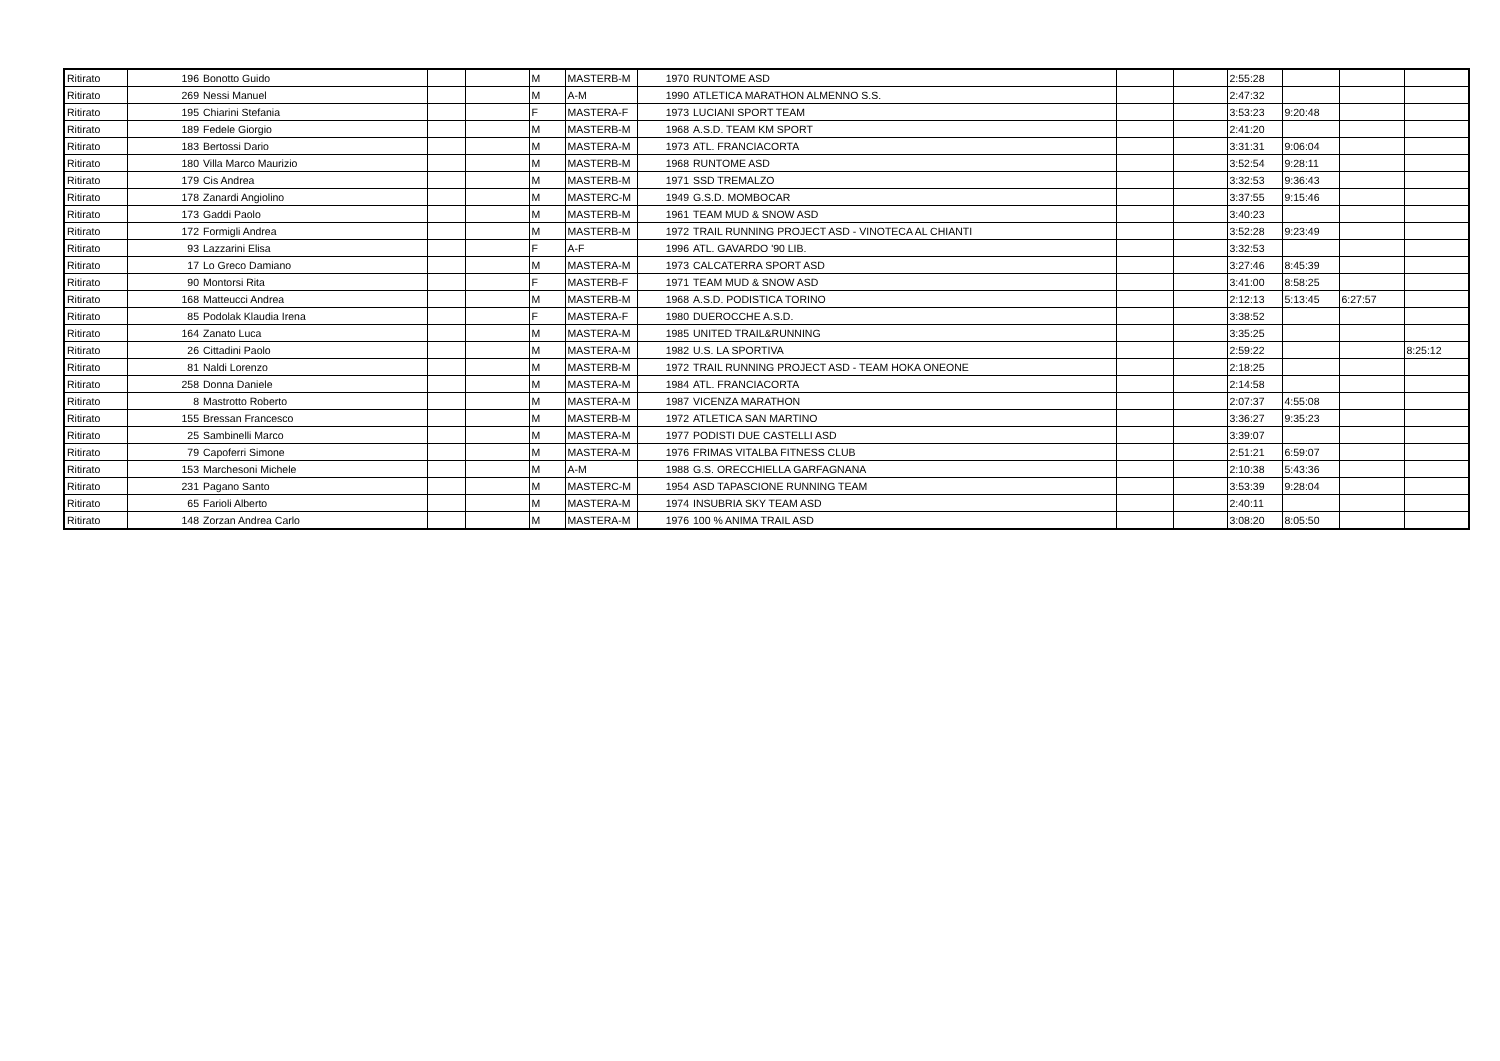| Ritirato | 196 | Bonotto Guido | | | M | MASTERB-M | 1970 | RUNTOME ASD | | | 2:55:28 | | | |
| Ritirato | 269 | Nessi Manuel | | | M | A-M | 1990 | ATLETICA MARATHON ALMENNO S.S. | | | 2:47:32 | | | |
| Ritirato | 195 | Chiarini Stefania | | | F | MASTERA-F | 1973 | LUCIANI SPORT TEAM | | | 3:53:23 | 9:20:48 | | |
| Ritirato | 189 | Fedele Giorgio | | | M | MASTERB-M | 1968 | A.S.D. TEAM KM SPORT | | | 2:41:20 | | | |
| Ritirato | 183 | Bertossi Dario | | | M | MASTERA-M | 1973 | ATL. FRANCIACORTA | | | 3:31:31 | 9:06:04 | | |
| Ritirato | 180 | Villa Marco Maurizio | | | M | MASTERB-M | 1968 | RUNTOME ASD | | | 3:52:54 | 9:28:11 | | |
| Ritirato | 179 | Cis Andrea | | | M | MASTERB-M | 1971 | SSD TREMALZO | | | 3:32:53 | 9:36:43 | | |
| Ritirato | 178 | Zanardi Angiolino | | | M | MASTERC-M | 1949 | G.S.D. MOMBOCAR | | | 3:37:55 | 9:15:46 | | |
| Ritirato | 173 | Gaddi Paolo | | | M | MASTERB-M | 1961 | TEAM MUD & SNOW ASD | | | 3:40:23 | | | |
| Ritirato | 172 | Formigli Andrea | | | M | MASTERB-M | 1972 | TRAIL RUNNING PROJECT ASD - VINOTECA AL CHIANTI | | | 3:52:28 | 9:23:49 | | |
| Ritirato | 93 | Lazzarini Elisa | | | F | A-F | 1996 | ATL. GAVARDO '90 LIB. | | | 3:32:53 | | | |
| Ritirato | 17 | Lo Greco Damiano | | | M | MASTERA-M | 1973 | CALCATERRA SPORT ASD | | | 3:27:46 | 8:45:39 | | |
| Ritirato | 90 | Montorsi Rita | | | F | MASTERB-F | 1971 | TEAM MUD & SNOW ASD | | | 3:41:00 | 8:58:25 | | |
| Ritirato | 168 | Matteucci Andrea | | | M | MASTERB-M | 1968 | A.S.D. PODISTICA TORINO | | | 2:12:13 | 5:13:45 | 6:27:57 | |
| Ritirato | 85 | Podolak Klaudia Irena | | | F | MASTERA-F | 1980 | DUEROCCHE A.S.D. | | | 3:38:52 | | | |
| Ritirato | 164 | Zanato Luca | | | M | MASTERA-M | 1985 | UNITED TRAIL&RUNNING | | | 3:35:25 | | | |
| Ritirato | 26 | Cittadini Paolo | | | M | MASTERA-M | 1982 | U.S. LA SPORTIVA | | | 2:59:22 | | | 8:25:12 |
| Ritirato | 81 | Naldi Lorenzo | | | M | MASTERB-M | 1972 | TRAIL RUNNING PROJECT ASD - TEAM HOKA ONEONE | | | 2:18:25 | | | |
| Ritirato | 258 | Donna Daniele | | | M | MASTERA-M | 1984 | ATL. FRANCIACORTA | | | 2:14:58 | | | |
| Ritirato | 8 | Mastrotto Roberto | | | M | MASTERA-M | 1987 | VICENZA MARATHON | | | 2:07:37 | 4:55:08 | | |
| Ritirato | 155 | Bressan Francesco | | | M | MASTERB-M | 1972 | ATLETICA SAN MARTINO | | | 3:36:27 | 9:35:23 | | |
| Ritirato | 25 | Sambinelli Marco | | | M | MASTERA-M | 1977 | PODISTI DUE CASTELLI ASD | | | 3:39:07 | | | |
| Ritirato | 79 | Capoferri Simone | | | M | MASTERA-M | 1976 | FRIMAS VITALBA FITNESS CLUB | | | 2:51:21 | 6:59:07 | | |
| Ritirato | 153 | Marchesoni Michele | | | M | A-M | 1988 | G.S. ORECCHIELLA GARFAGNANA | | | 2:10:38 | 5:43:36 | | |
| Ritirato | 231 | Pagano Santo | | | M | MASTERC-M | 1954 | ASD TAPASCIONE RUNNING TEAM | | | 3:53:39 | 9:28:04 | | |
| Ritirato | 65 | Farioli Alberto | | | M | MASTERA-M | 1974 | INSUBRIA SKY TEAM ASD | | | 2:40:11 | | | |
| Ritirato | 148 | Zorzan Andrea Carlo | | | M | MASTERA-M | 1976 | 100 % ANIMA TRAIL ASD | | | 3:08:20 | 8:05:50 | | |